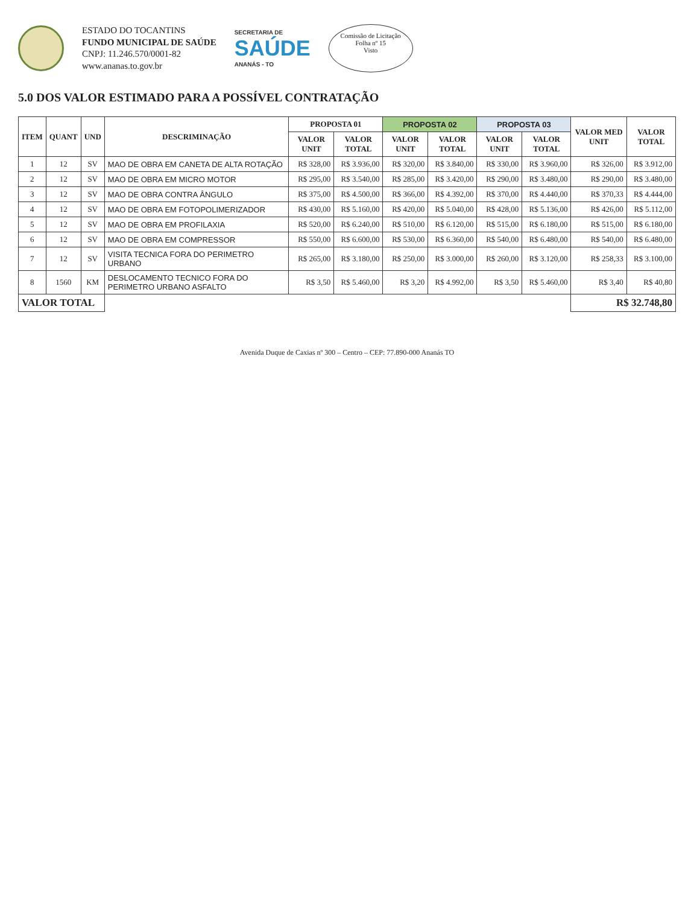ESTADO DO TOCANTINS
FUNDO MUNICIPAL DE SAÚDE
CNPJ: 11.246.570/0001-82
www.ananas.to.gov.br
SECRETARIA DE
SAÚDE
ANANÁS - TO
Comissão de Licitação
Folha nº 15
Visto
5.0 DOS VALOR ESTIMADO PARA A POSSÍVEL CONTRATAÇÃO
| ITEM | QUANT | UND | DESCRIMINAÇÃO | PROPOSTA 01 | | PROPOSTA 02 | | PROPOSTA 03 | | VALOR MED UNIT | VALOR TOTAL |
| --- | --- | --- | --- | --- | --- | --- | --- | --- | --- | --- | --- |
| | | | | VALOR UNIT | VALOR TOTAL | VALOR UNIT | VALOR TOTAL | VALOR UNIT | VALOR TOTAL | | |
| 1 | 12 | SV | MAO DE OBRA EM CANETA DE ALTA ROTAÇÃO | R$ 328,00 | R$ 3.936,00 | R$ 320,00 | R$ 3.840,00 | R$ 330,00 | R$ 3.960,00 | R$ 326,00 | R$ 3.912,00 |
| 2 | 12 | SV | MAO DE OBRA EM MICRO MOTOR | R$ 295,00 | R$ 3.540,00 | R$ 285,00 | R$ 3.420,00 | R$ 290,00 | R$ 3.480,00 | R$ 290,00 | R$ 3.480,00 |
| 3 | 12 | SV | MAO DE OBRA CONTRA ÂNGULO | R$ 375,00 | R$ 4.500,00 | R$ 366,00 | R$ 4.392,00 | R$ 370,00 | R$ 4.440,00 | R$ 370,33 | R$ 4.444,00 |
| 4 | 12 | SV | MAO DE OBRA EM FOTOPOLIMERIZADOR | R$ 430,00 | R$ 5.160,00 | R$ 420,00 | R$ 5.040,00 | R$ 428,00 | R$ 5.136,00 | R$ 426,00 | R$ 5.112,00 |
| 5 | 12 | SV | MAO DE OBRA EM PROFILAXIA | R$ 520,00 | R$ 6.240,00 | R$ 510,00 | R$ 6.120,00 | R$ 515,00 | R$ 6.180,00 | R$ 515,00 | R$ 6.180,00 |
| 6 | 12 | SV | MAO DE OBRA EM COMPRESSOR | R$ 550,00 | R$ 6.600,00 | R$ 530,00 | R$ 6.360,00 | R$ 540,00 | R$ 6.480,00 | R$ 540,00 | R$ 6.480,00 |
| 7 | 12 | SV | VISITA TECNICA FORA DO PERIMETRO URBANO | R$ 265,00 | R$ 3.180,00 | R$ 250,00 | R$ 3.000,00 | R$ 260,00 | R$ 3.120,00 | R$ 258,33 | R$ 3.100,00 |
| 8 | 1560 | KM | DESLOCAMENTO TECNICO FORA DO PERIMETRO URBANO ASFALTO | R$ 3,50 | R$ 5.460,00 | R$ 3,20 | R$ 4.992,00 | R$ 3,50 | R$ 5.460,00 | R$ 3,40 | R$ 40,80 |
| VALOR TOTAL | | | | | | | | | | R$ 32.748,80 | |
Avenida Duque de Caxias nº 300 – Centro – CEP: 77.890-000 Ananás TO